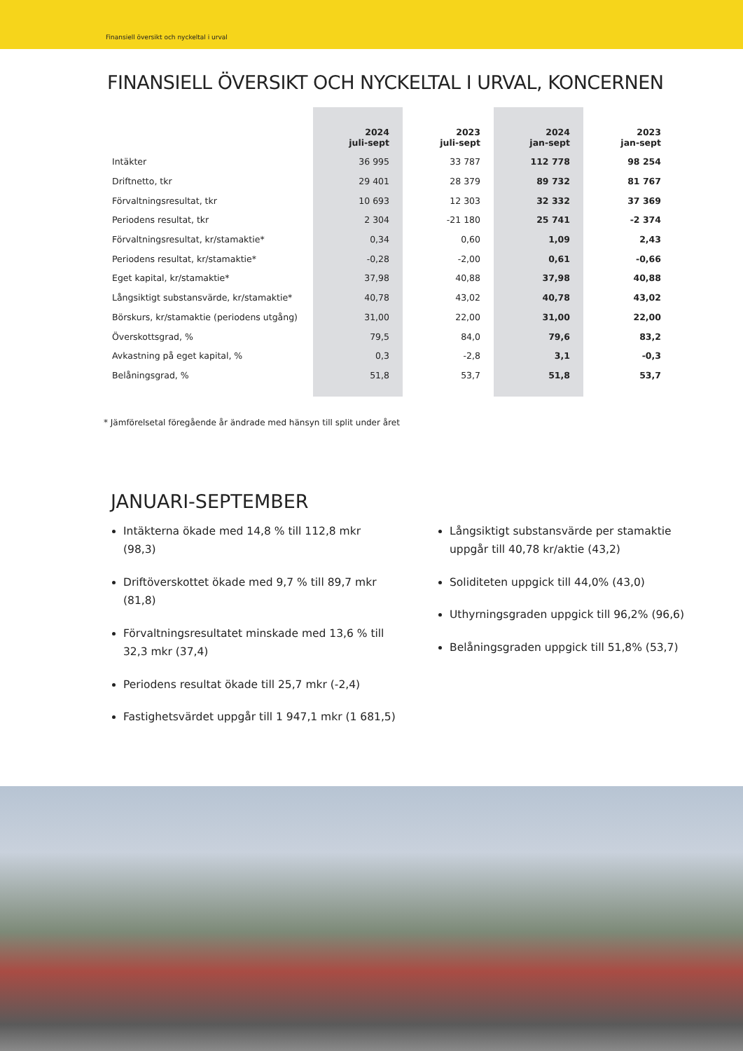Finansiell översikt och nyckeltal i urval
FINANSIELL ÖVERSIKT OCH NYCKELTAL I URVAL, KONCERNEN
| | 2024 juli-sept | 2023 juli-sept | 2024 jan-sept | 2023 jan-sept |
| --- | --- | --- | --- | --- |
| Intäkter | 36 995 | 33 787 | 112 778 | 98 254 |
| Driftnetto, tkr | 29 401 | 28 379 | 89 732 | 81 767 |
| Förvaltningsresultat, tkr | 10 693 | 12 303 | 32 332 | 37 369 |
| Periodens resultat, tkr | 2 304 | -21 180 | 25 741 | -2 374 |
| Förvaltningsresultat, kr/stamaktie* | 0,34 | 0,60 | 1,09 | 2,43 |
| Periodens resultat, kr/stamaktie* | -0,28 | -2,00 | 0,61 | -0,66 |
| Eget kapital, kr/stamaktie* | 37,98 | 40,88 | 37,98 | 40,88 |
| Långsiktigt substansvärde, kr/stamaktie* | 40,78 | 43,02 | 40,78 | 43,02 |
| Börskurs, kr/stamaktie (periodens utgång) | 31,00 | 22,00 | 31,00 | 22,00 |
| Överskottsgrad, % | 79,5 | 84,0 | 79,6 | 83,2 |
| Avkastning på eget kapital, % | 0,3 | -2,8 | 3,1 | -0,3 |
| Belåningsgrad, % | 51,8 | 53,7 | 51,8 | 53,7 |
* Jämförelsetal föregående år ändrade med hänsyn till split under året
JANUARI-SEPTEMBER
Intäkterna ökade med 14,8 % till 112,8 mkr (98,3)
Driftöverskottet ökade med 9,7 % till 89,7 mkr (81,8)
Förvaltningsresultatet minskade med 13,6 % till 32,3 mkr (37,4)
Periodens resultat ökade till 25,7 mkr (-2,4)
Fastighetsvärdet uppgår till 1 947,1 mkr (1 681,5)
Långsiktigt substansvärde per stamaktie uppgår till 40,78 kr/aktie (43,2)
Soliditeten uppgick till 44,0% (43,0)
Uthyrningsgraden uppgick till 96,2% (96,6)
Belåningsgraden uppgick till 51,8% (53,7)